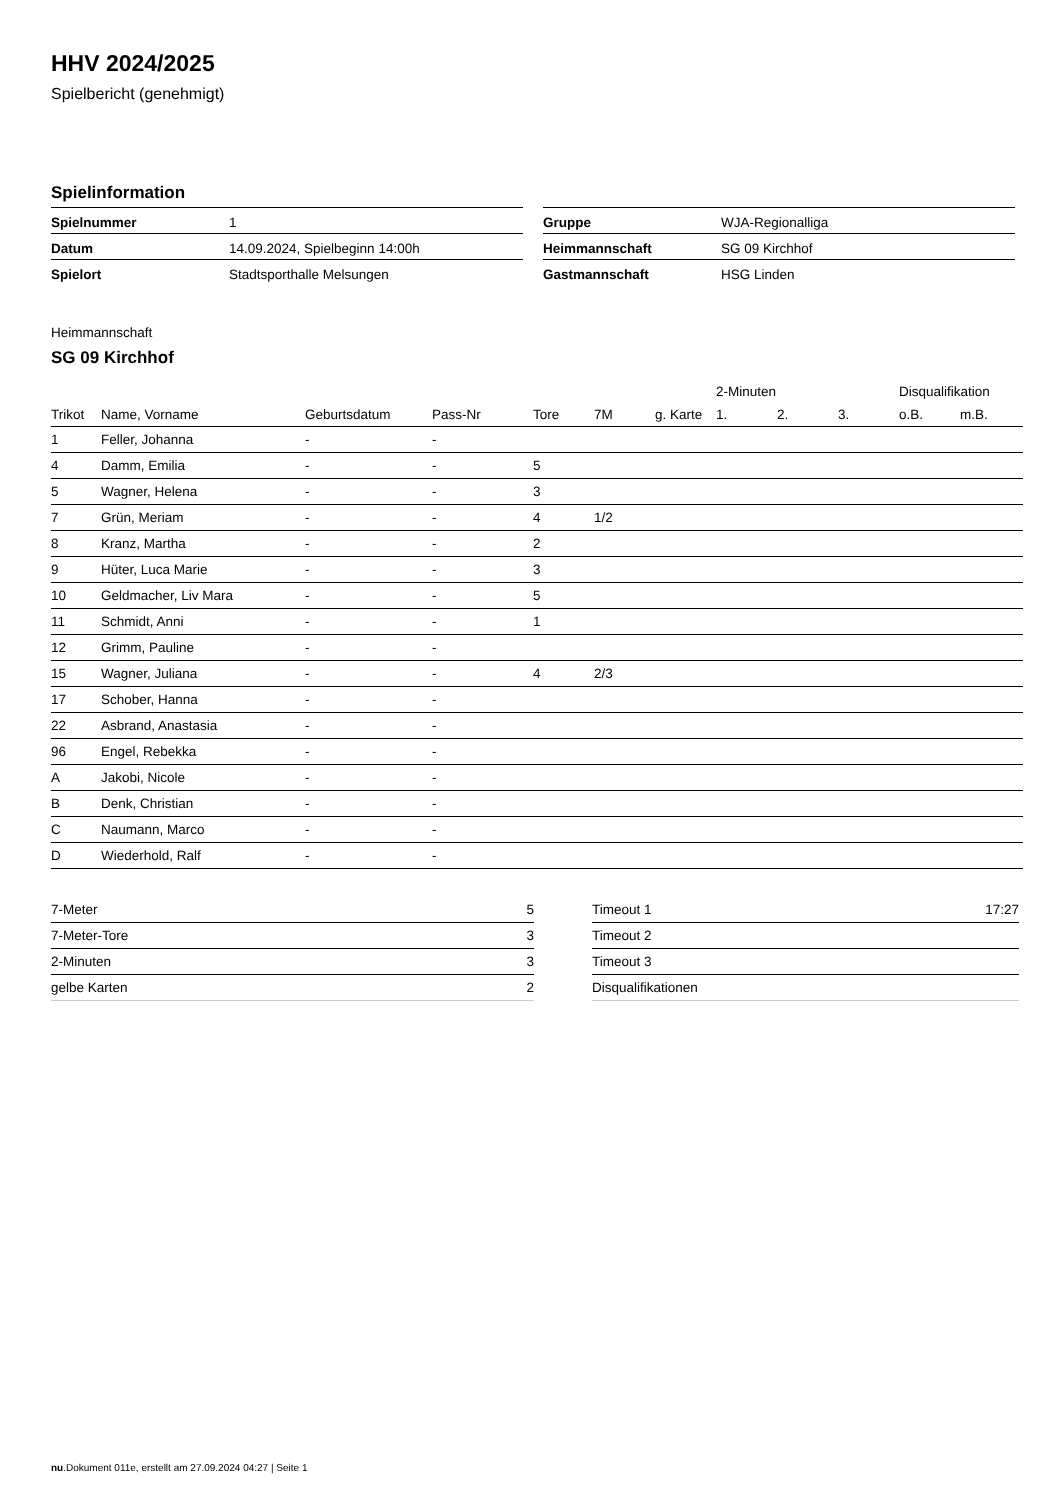HHV 2024/2025
Spielbericht (genehmigt)
Spielinformation
| Spielnummer | 1 |
| Datum | 14.09.2024, Spielbeginn 14:00h |
| Spielort | Stadtsporthalle Melsungen |
| Gruppe | WJA-Regionalliga |
| Heimmannschaft | SG 09 Kirchhof |
| Gastmannschaft | HSG Linden |
Heimmannschaft
SG 09 Kirchhof
| | | | | | | | 2-Minuten | | | Disqualifikation | |
| --- | --- | --- | --- | --- | --- | --- | --- | --- | --- | --- | --- |
| Trikot | Name, Vorname | Geburtsdatum | Pass-Nr | Tore | 7M | g. Karte | 1. | 2. | 3. | o.B. | m.B. |
| 1 | Feller, Johanna | - | - | | | | | | | | |
| 4 | Damm, Emilia | - | - | 5 | | | | | | | |
| 5 | Wagner, Helena | - | - | 3 | | | | | | | |
| 7 | Grün, Meriam | - | - | 4 | 1/2 | | | | | | |
| 8 | Kranz, Martha | - | - | 2 | | | | | | | |
| 9 | Hüter, Luca Marie | - | - | 3 | | | | | | | |
| 10 | Geldmacher, Liv Mara | - | - | 5 | | | | | | | |
| 11 | Schmidt, Anni | - | - | 1 | | | | | | | |
| 12 | Grimm, Pauline | - | - | | | | | | | | |
| 15 | Wagner, Juliana | - | - | 4 | 2/3 | | | | | | |
| 17 | Schober, Hanna | - | - | | | | | | | | |
| 22 | Asbrand, Anastasia | - | - | | | | | | | | |
| 96 | Engel, Rebekka | - | - | | | | | | | | |
| A | Jakobi, Nicole | - | - | | | | | | | | |
| B | Denk, Christian | - | - | | | | | | | | |
| C | Naumann, Marco | - | - | | | | | | | | |
| D | Wiederhold, Ralf | - | - | | | | | | | | |
| 7-Meter | 5 |
| 7-Meter-Tore | 3 |
| 2-Minuten | 3 |
| gelbe Karten | 2 |
| Timeout 1 | 17:27 |
| Timeout 2 | |
| Timeout 3 | |
| Disqualifikationen | |
nu.Dokument 011e, erstellt am 27.09.2024 04:27 | Seite 1